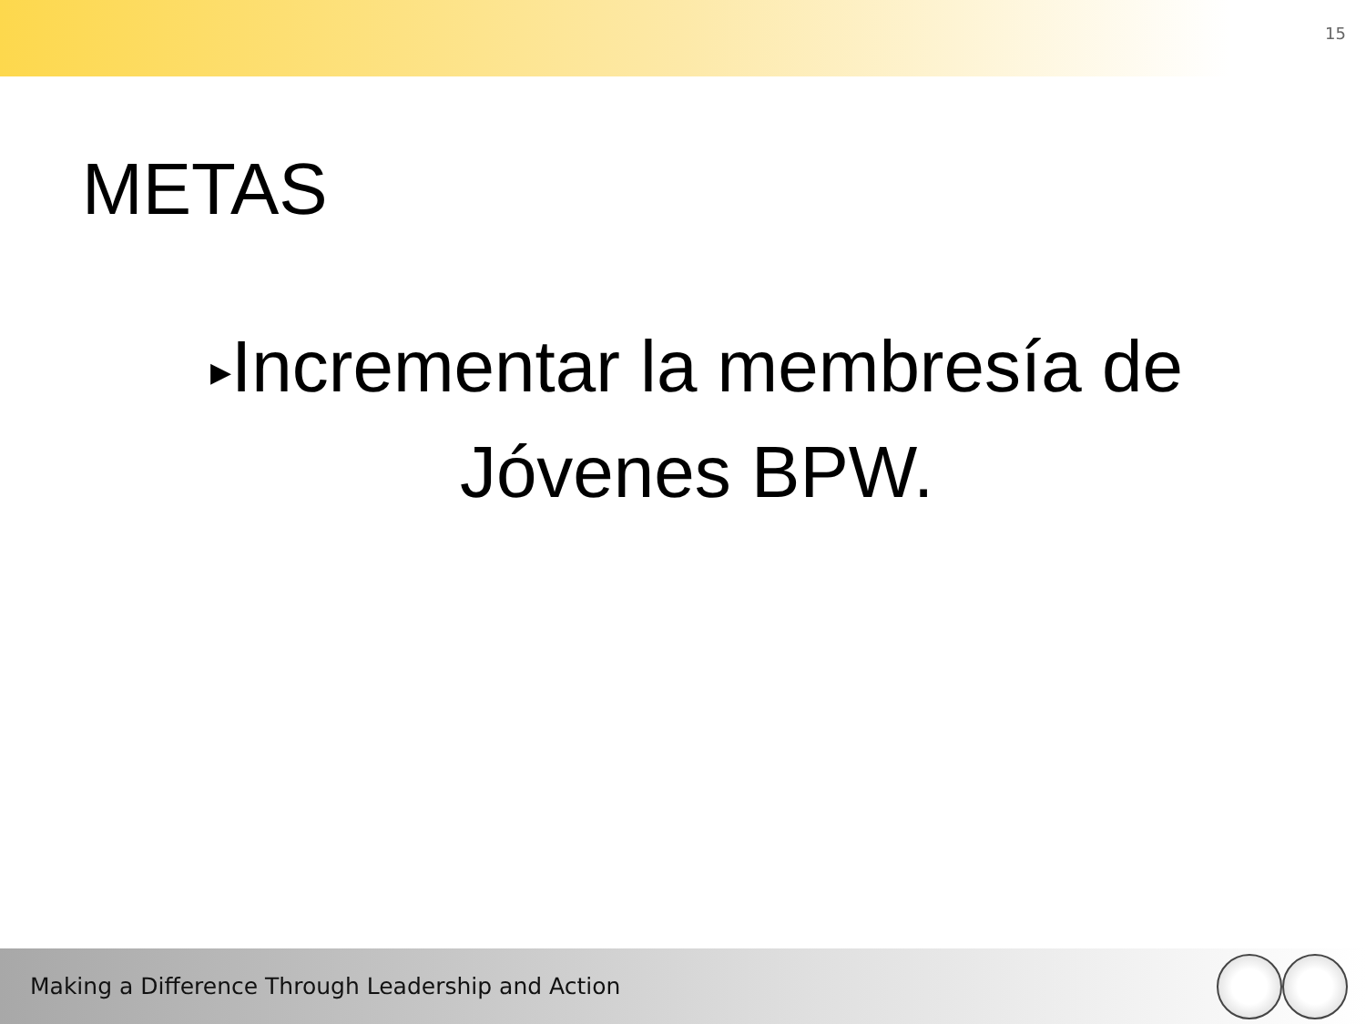15
METAS
▶Incrementar la membresía de Jóvenes BPW.
Making a Difference Through Leadership and Action